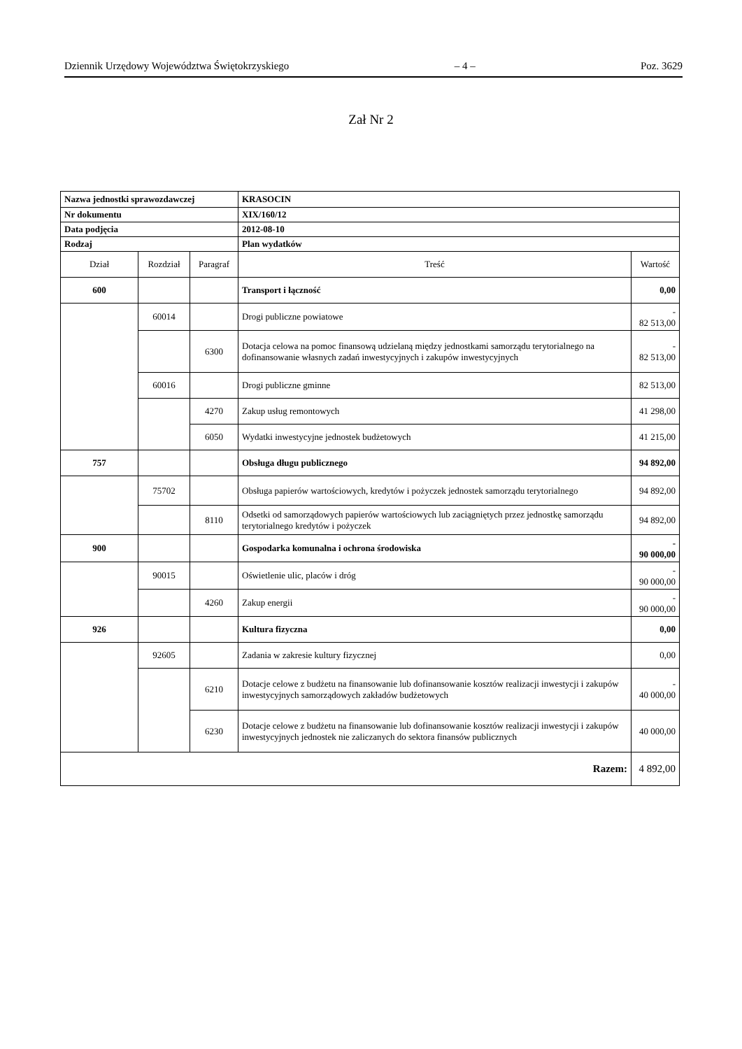Dziennik Urzędowy Województwa Świętokrzyskiego – 4 – Poz. 3629
Zał Nr 2
| Nazwa jednostki sprawozdawczej | | | KRASOCIN | |
| Nr dokumentu | | | XIX/160/12 | |
| Data podjęcia | | | 2012-08-10 | |
| Rodzaj | | | Plan wydatków | |
| Dział | Rozdział | Paragraf | Treść | Wartość |
| 600 | | | Transport i łączność | 0,00 |
| | 60014 | | Drogi publiczne powiatowe | - 82 513,00 |
| | | 6300 | Dotacja celowa na pomoc finansową udzielaną między jednostkami samorządu terytorialnego na dofinansowanie własnych zadań inwestycyjnych i zakupów inwestycyjnych | - 82 513,00 |
| | 60016 | | Drogi publiczne gminne | 82 513,00 |
| | | 4270 | Zakup usług remontowych | 41 298,00 |
| | | 6050 | Wydatki inwestycyjne jednostek budżetowych | 41 215,00 |
| 757 | | | Obsługa długu publicznego | 94 892,00 |
| | 75702 | | Obsługa papierów wartościowych, kredytów i pożyczek jednostek samorządu terytorialnego | 94 892,00 |
| | | 8110 | Odsetki od samorządowych papierów wartościowych lub zaciągniętych przez jednostkę samorządu terytorialnego kredytów i pożyczek | 94 892,00 |
| 900 | | | Gospodarka komunalna i ochrona środowiska | - 90 000,00 |
| | 90015 | | Oświetlenie ulic, placów i dróg | - 90 000,00 |
| | | 4260 | Zakup energii | - 90 000,00 |
| 926 | | | Kultura fizyczna | 0,00 |
| | 92605 | | Zadania w zakresie kultury fizycznej | 0,00 |
| | | 6210 | Dotacje celowe z budżetu na finansowanie lub dofinansowanie kosztów realizacji inwestycji i zakupów inwestycyjnych samorządowych zakładów budżetowych | - 40 000,00 |
| | | 6230 | Dotacje celowe z budżetu na finansowanie lub dofinansowanie kosztów realizacji inwestycji i zakupów inwestycyjnych jednostek nie zaliczanych do sektora finansów publicznych | 40 000,00 |
| Razem: | | | | 4 892,00 |